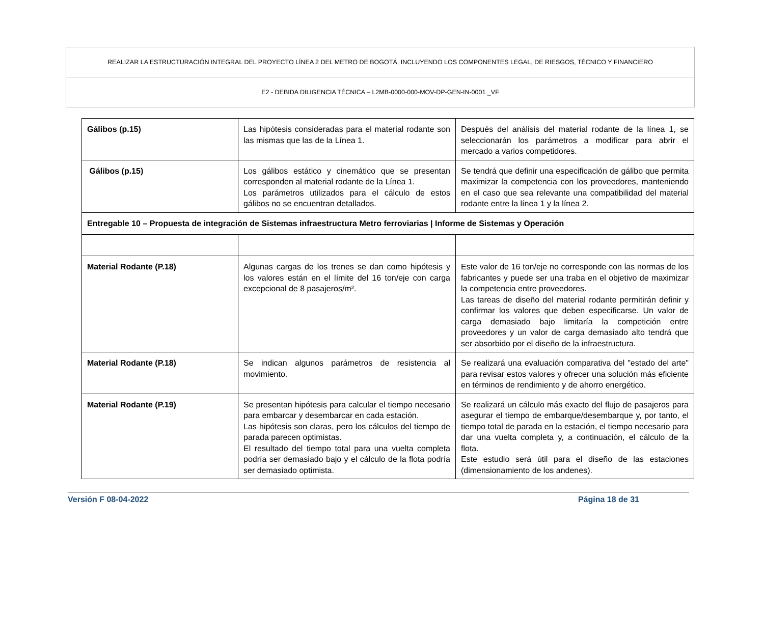REALIZAR LA ESTRUCTURACIÓN INTEGRAL DEL PROYECTO LÍNEA 2 DEL METRO DE BOGOTÁ, INCLUYENDO LOS COMPONENTES LEGAL, DE RIESGOS, TÉCNICO Y FINANCIERO
E2 - DEBIDA DILIGENCIA TÉCNICA – L2MB-0000-000-MOV-DP-GEN-IN-0001 _VF
| Gálibos (p.15) | Las hipótesis consideradas para el material rodante son las mismas que las de la Línea 1. | Después del análisis del material rodante de la línea 1, se seleccionarán los parámetros a modificar para abrir el mercado a varios competidores. |
| Gálibos (p.15) | Los gálibos estático y cinemático que se presentan corresponden al material rodante de la Línea 1. Los parámetros utilizados para el cálculo de estos gálibos no se encuentran detallados. | Se tendrá que definir una especificación de gálibo que permita maximizar la competencia con los proveedores, manteniendo en el caso que sea relevante una compatibilidad del material rodante entre la línea 1 y la línea 2. |
| Entregable 10 – Propuesta de integración de Sistemas infraestructura Metro ferroviarias / Informe de Sistemas y Operación | | |
| Material Rodante (P.18) | Algunas cargas de los trenes se dan como hipótesis y los valores están en el límite del 16 ton/eje con carga excepcional de 8 pasajeros/m². | Este valor de 16 ton/eje no corresponde con las normas de los fabricantes y puede ser una traba en el objetivo de maximizar la competencia entre proveedores. Las tareas de diseño del material rodante permitirán definir y confirmar los valores que deben especificarse. Un valor de carga demasiado bajo limitaría la competición entre proveedores y un valor de carga demasiado alto tendrá que ser absorbido por el diseño de la infraestructura. |
| Material Rodante (P.18) | Se indican algunos parámetros de resistencia al movimiento. | Se realizará una evaluación comparativa del "estado del arte" para revisar estos valores y ofrecer una solución más eficiente en términos de rendimiento y de ahorro energético. |
| Material Rodante (P.19) | Se presentan hipótesis para calcular el tiempo necesario para embarcar y desembarcar en cada estación. Las hipótesis son claras, pero los cálculos del tiempo de parada parecen optimistas. El resultado del tiempo total para una vuelta completa podría ser demasiado bajo y el cálculo de la flota podría ser demasiado optimista. | Se realizará un cálculo más exacto del flujo de pasajeros para asegurar el tiempo de embarque/desembarque y, por tanto, el tiempo total de parada en la estación, el tiempo necesario para dar una vuelta completa y, a continuación, el cálculo de la flota. Este estudio será útil para el diseño de las estaciones (dimensionamiento de los andenes). |
Versión F 08-04-2022 Página 18 de 31